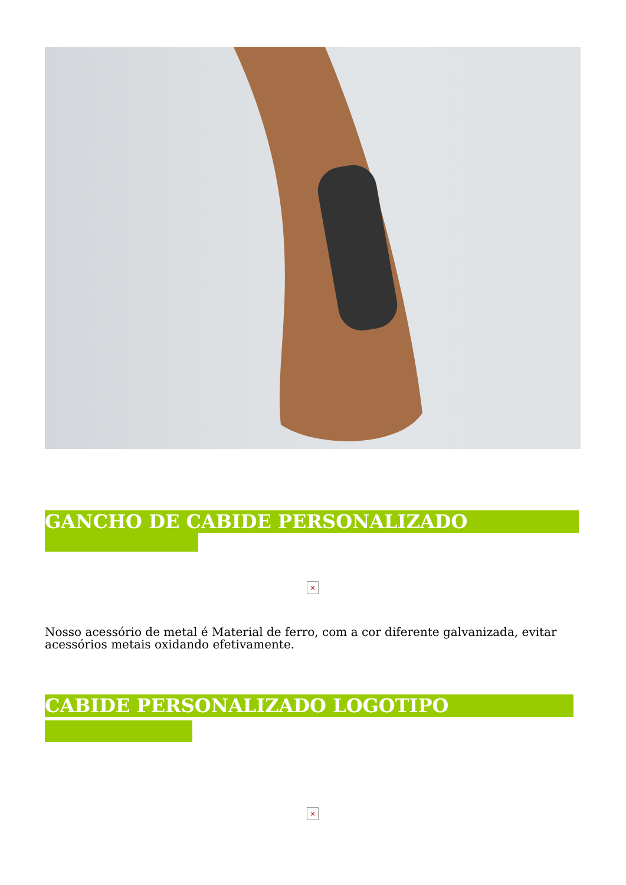GANCHO DE CABIDE PERSONALIZADO
×
Nosso acessório de metal é Material de ferro, com a cor diferente galvanizada, evitar acessórios metais oxidando efetivamente.
CABIDE PERSONALIZADO LOGOTIPO
×